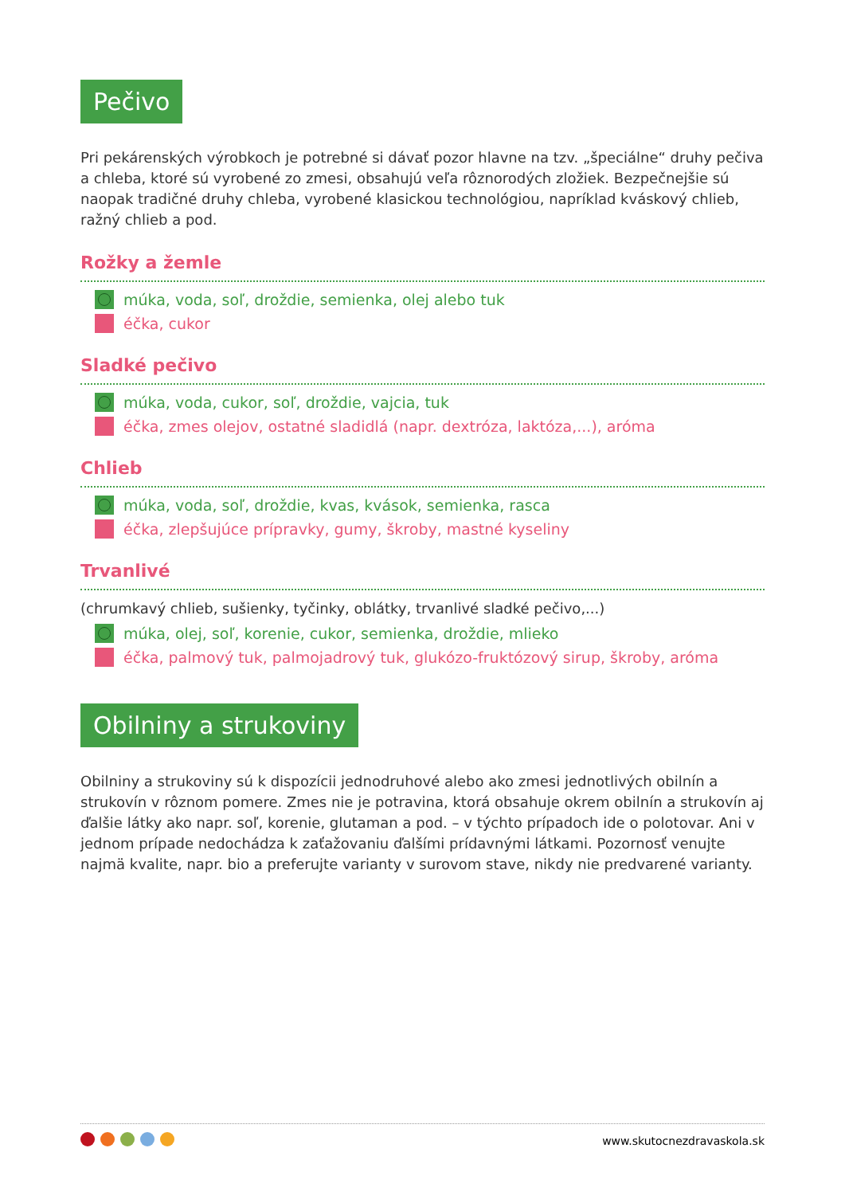Pečivo
Pri pekárenských výrobkoch je potrebné si dávať pozor hlavne na tzv. „špeciálne“ druhy pečiva a chleba, ktoré sú vyrobené zo zmesi, obsahujú veľa rôznorodých zložiek. Bezpečnejšie sú naopak tradičné druhy chleba, vyrobené klasickou technológiou, napríklad kváskový chlieb, ražný chlieb a pod.
Rožky a žemle
múka, voda, soľ, droždie, semienka, olej alebo tuk
éčka, cukor
Sladké pečivo
múka, voda, cukor, soľ, droždie, vajcia, tuk
éčka, zmes olejov, ostatné sladidlá (napr. dextróza, laktóza,...), aróma
Chlieb
múka, voda, soľ, droždie, kvas, kvások, semienka, rasca
éčka, zlepšujúce prípravky, gumy, škroby, mastné kyseliny
Trvanlivé
(chrumkavý chlieb, sušienky, tyčinky, oblátky, trvanlivé sladké pečivo,...)
múka, olej, soľ, korenie, cukor, semienka, droždie, mlieko
éčka, palmový tuk, palmojadrový tuk, glukózo-fruktózový sirup, škroby, aróma
Obilniny a strukoviny
Obilniny a strukoviny sú k dispozícii jednodruhové alebo ako zmesi jednotlivých obilnín a strukovín v rôznom pomere. Zmes nie je potravina, ktorá obsahuje okrem obilnín a strukovín aj ďalšie látky ako napr. soľ, korenie, glutaman a pod. – v týchto prípadoch ide o polotovar. Ani v jednom prípade nedochádza k zaťažovaniu ďalšími prídavnými látkami. Pozornosť venujte najmä kvalite, napr. bio a preferujte varianty v surovom stave, nikdy nie predvarené varianty.
www.skutocnezdravaskola.sk